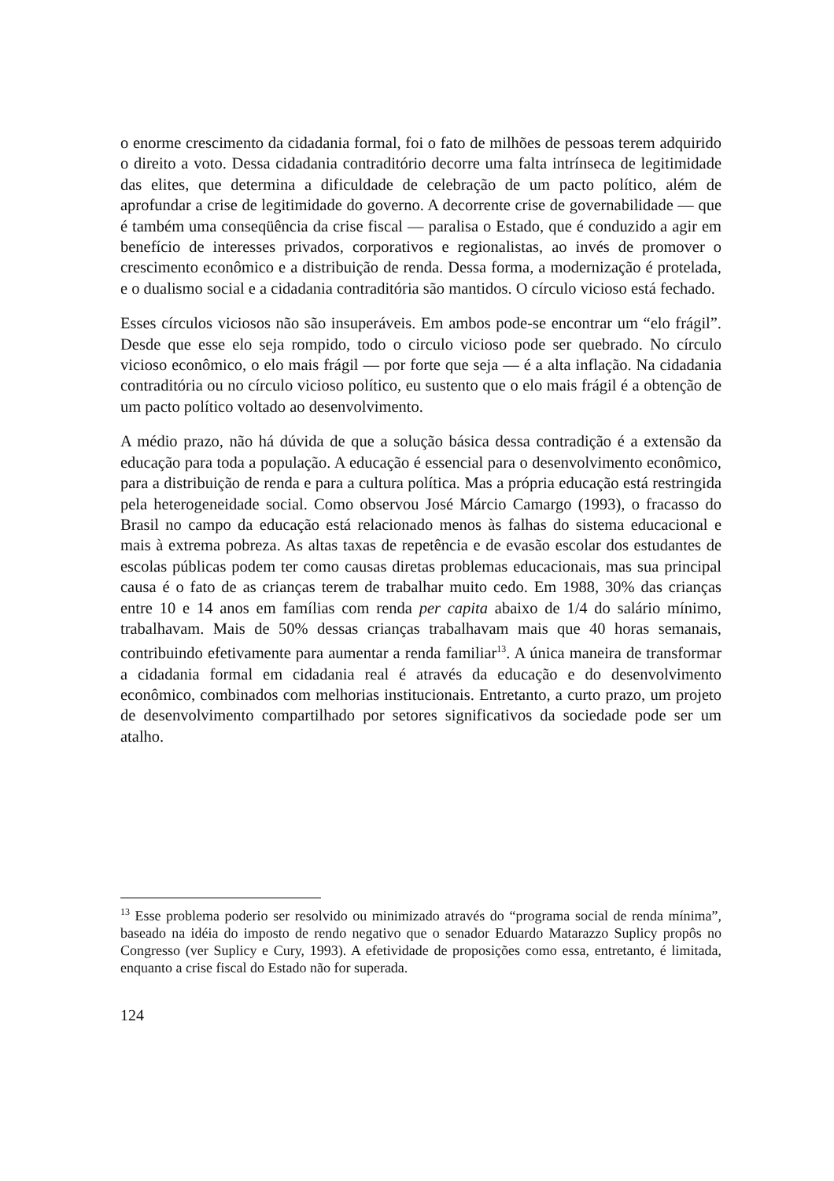o enorme crescimento da cidadania formal, foi o fato de milhões de pessoas terem adquirido o direito a voto. Dessa cidadania contraditório decorre uma falta intrínseca de legitimidade das elites, que determina a dificuldade de celebração de um pacto político, além de aprofundar a crise de legitimidade do governo. A decorrente crise de governabilidade — que é também uma conseqüência da crise fiscal — paralisa o Estado, que é conduzido a agir em benefício de interesses privados, corporativos e regionalistas, ao invés de promover o crescimento econômico e a distribuição de renda. Dessa forma, a modernização é protelada, e o dualismo social e a cidadania contraditória são mantidos. O círculo vicioso está fechado.
Esses círculos viciosos não são insuperáveis. Em ambos pode-se encontrar um “elo frágil”. Desde que esse elo seja rompido, todo o circulo vicioso pode ser quebrado. No círculo vicioso econômico, o elo mais frágil — por forte que seja — é a alta inflação. Na cidadania contraditória ou no círculo vicioso político, eu sustento que o elo mais frágil é a obtenção de um pacto político voltado ao desenvolvimento.
A médio prazo, não há dúvida de que a solução básica dessa contradição é a extensão da educação para toda a população. A educação é essencial para o desenvolvimento econômico, para a distribuição de renda e para a cultura política. Mas a própria educação está restringida pela heterogeneidade social. Como observou José Márcio Camargo (1993), o fracasso do Brasil no campo da educação está relacionado menos às falhas do sistema educacional e mais à extrema pobreza. As altas taxas de repetência e de evasão escolar dos estudantes de escolas públicas podem ter como causas diretas problemas educacionais, mas sua principal causa é o fato de as crianças terem de trabalhar muito cedo. Em 1988, 30% das crianças entre 10 e 14 anos em famílias com renda per capita abaixo de 1/4 do salário mínimo, trabalhavam. Mais de 50% dessas crianças trabalhavam mais que 40 horas semanais, contribuindo efetivamente para aumentar a renda familiar<sup>13</sup>. A única maneira de transformar a cidadania formal em cidadania real é através da educação e do desenvolvimento econômico, combinados com melhorias institucionais. Entretanto, a curto prazo, um projeto de desenvolvimento compartilhado por setores significativos da sociedade pode ser um atalho.
<sup>13</sup> Esse problema poderio ser resolvido ou minimizado através do “programa social de renda mínima”, baseado na idéia do imposto de rendo negativo que o senador Eduardo Matarazzo Suplicy propôs no Congresso (ver Suplicy e Cury, 1993). A efetividade de proposições como essa, entretanto, é limitada, enquanto a crise fiscal do Estado não for superada.
124